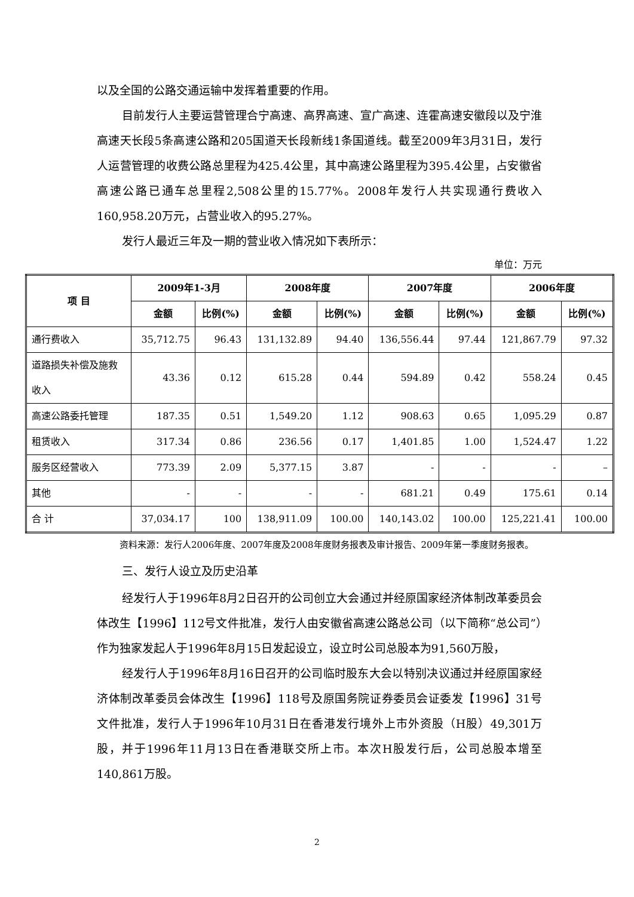以及全国的公路交通运输中发挥着重要的作用。
目前发行人主要运营管理合宁高速、高界高速、宣广高速、连霍高速安徽段以及宁淮高速天长段5条高速公路和205国道天长段新线1条国道线。截至2009年3月31日，发行人运营管理的收费公路总里程为425.4公里，其中高速公路里程为395.4公里，占安徽省高速公路已通车总里程2,508公里的15.77%。2008年发行人共实现通行费收入160,958.20万元，占营业收入的95.27%。
发行人最近三年及一期的营业收入情况如下表所示：
单位：万元
| 项 目 | 2009年1-3月 | | 2008年度 | | 2007年度 | | 2006年度 | |
| --- | --- | --- | --- | --- | --- | --- | --- | --- |
| | 金额 | 比例(%) | 金额 | 比例(%) | 金额 | 比例(%) | 金额 | 比例(%) |
| 通行费收入 | 35,712.75 | 96.43 | 131,132.89 | 94.40 | 136,556.44 | 97.44 | 121,867.79 | 97.32 |
| 道路损失补偿及施救 收入 | 43.36 | 0.12 | 615.28 | 0.44 | 594.89 | 0.42 | 558.24 | 0.45 |
| 高速公路委托管理 | 187.35 | 0.51 | 1,549.20 | 1.12 | 908.63 | 0.65 | 1,095.29 | 0.87 |
| 租赁收入 | 317.34 | 0.86 | 236.56 | 0.17 | 1,401.85 | 1.00 | 1,524.47 | 1.22 |
| 服务区经营收入 | 773.39 | 2.09 | 5,377.15 | 3.87 | - | - | - | – |
| 其他 | - | - | - | - | 681.21 | 0.49 | 175.61 | 0.14 |
| 合 计 | 37,034.17 | 100 | 138,911.09 | 100.00 | 140,143.02 | 100.00 | 125,221.41 | 100.00 |
资料来源：发行人2006年度、2007年度及2008年度财务报表及审计报告、2009年第一季度财务报表。
三、发行人设立及历史沿革
经发行人于1996年8月2日召开的公司创立大会通过并经原国家经济体制改革委员会体改生【1996】112号文件批准，发行人由安徽省高速公路总公司（以下简称“总公司”）作为独家发起人于1996年8月15日发起设立，设立时公司总股本为91,560万股，
经发行人于1996年8月16日召开的公司临时股东大会以特别决议通过并经原国家经济体制改革委员会体改生【1996】118号及原国务院证券委员会证委发【1996】31号文件批准，发行人于1996年10月31日在香港发行境外上市外资股（H股）49,301万股，并于1996年11月13日在香港联交所上市。本次H股发行后，公司总股本增至140,861万股。
2